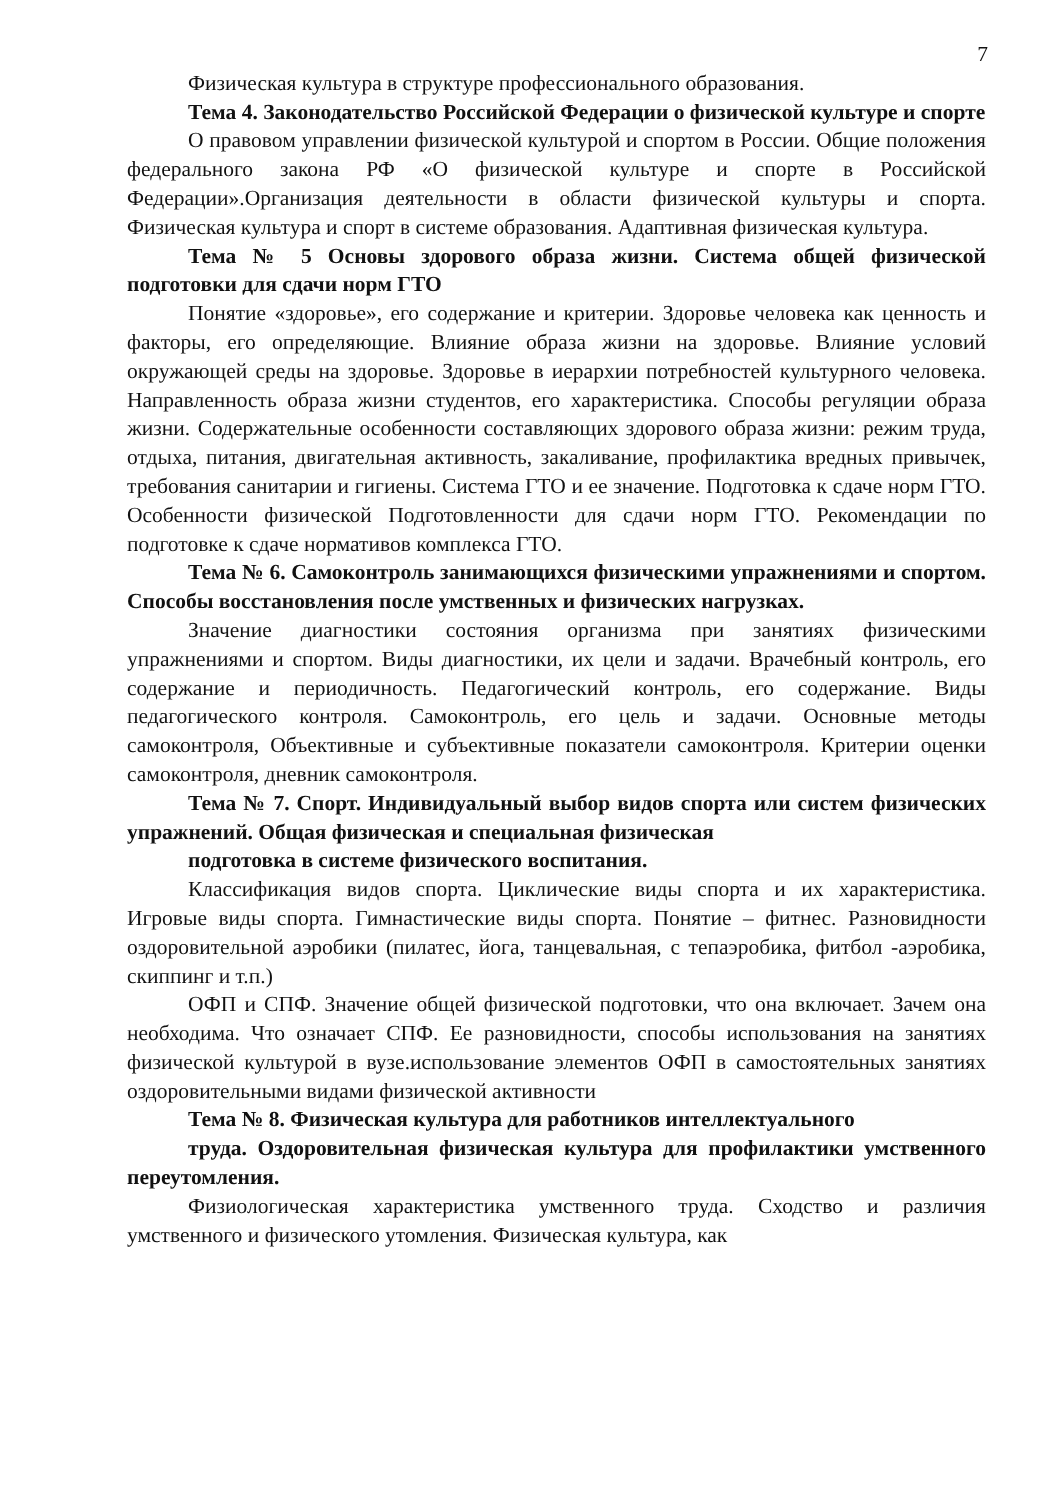7
Физическая культура в структуре профессионального образования.
Тема 4. Законодательство Российской Федерации о физической культуре и спорте
О правовом управлении физической культурой и спортом в России. Общие положения федерального закона РФ «О физической культуре и спорте в Российской Федерации».Организация деятельности в области физической культуры и спорта. Физическая культура и спорт в системе образования. Адаптивная физическая культура.
Тема № 5 Основы здорового образа жизни. Система общей физической подготовки для сдачи норм ГТО
Понятие «здоровье», его содержание и критерии. Здоровье человека как ценность и факторы, его определяющие. Влияние образа жизни на здоровье. Влияние условий окружающей среды на здоровье. Здоровье в иерархии потребностей культурного человека. Направленность образа жизни студентов, его характеристика. Способы регуляции образа жизни. Содержательные особенности составляющих здорового образа жизни: режим труда, отдыха, питания, двигательная активность, закаливание, профилактика вредных привычек, требования санитарии и гигиены. Система ГТО и ее значение. Подготовка к сдаче норм ГТО. Особенности физической Подготовленности для сдачи норм ГТО. Рекомендации по подготовке к сдаче нормативов комплекса ГТО.
Тема № 6. Самоконтроль занимающихся физическими упражнениями и спортом. Способы восстановления после умственных и физических нагрузках.
Значение диагностики состояния организма при занятиях физическими упражнениями и спортом. Виды диагностики, их цели и задачи. Врачебный контроль, его содержание и периодичность. Педагогический контроль, его содержание. Виды педагогического контроля. Самоконтроль, его цель и задачи. Основные методы самоконтроля, Объективные и субъективные показатели самоконтроля. Критерии оценки самоконтроля, дневник самоконтроля.
Тема № 7. Спорт. Индивидуальный выбор видов спорта или систем физических упражнений. Общая физическая и специальная физическая
подготовка в системе физического воспитания.
Классификация видов спорта. Циклические виды спорта и их характеристика. Игровые виды спорта. Гимнастические виды спорта. Понятие – фитнес. Разновидности оздоровительной аэробики (пилатес, йога, танцевальная, с тепаэробика, фитбол -аэробика, скиппинг и т.п.)
ОФП и СПФ. Значение общей физической подготовки, что она включает. Зачем она необходима. Что означает СПФ. Ее разновидности, способы использования на занятиях физической культурой в вузе.использование элементов ОФП в самостоятельных занятиях оздоровительными видами физической активности
Тема № 8. Физическая культура для работников интеллектуального
труда. Оздоровительная физическая культура для профилактики умственного переутомления.
Физиологическая характеристика умственного труда. Сходство и различия умственного и физического утомления. Физическая культура, как